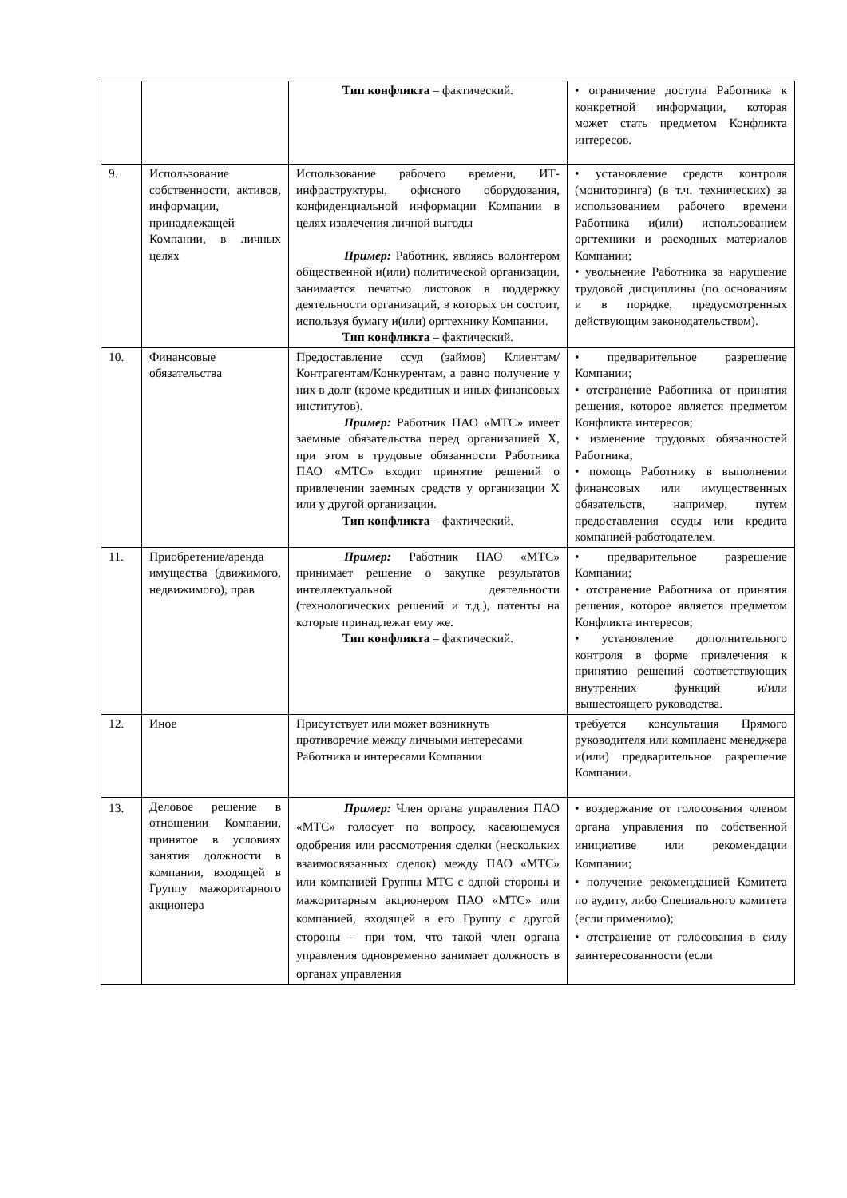| | | Тип конфликта – фактический. | • ограничение доступа Работника к конкретной информации, которая может стать предметом Конфликта интересов. |
| 9. | Использование собственности, активов, информации, принадлежащей Компании, в личных целях | Использование рабочего времени, ИТ-инфраструктуры, офисного оборудования, конфиденциальной информации Компании в целях извлечения личной выгоды Пример: Работник, являясь волонтером общественной и(или) политической организации, занимается печатью листовок в поддержку деятельности организаций, в которых он состоит, используя бумагу и(или) оргтехнику Компании. Тип конфликта – фактический. | • установление средств контроля (мониторинга) (в т.ч. технических) за использованием рабочего времени Работника и(или) использованием оргтехники и расходных материалов Компании; • увольнение Работника за нарушение трудовой дисциплины (по основаниям и в порядке, предусмотренных действующим законодательством). |
| 10. | Финансовые обязательства | Предоставление ссуд (займов) Клиентам/Контрагентам/Конкурентам, а равно получение у них в долг (кроме кредитных и иных финансовых институтов). Пример: Работник ПАО «МТС» имеет заемные обязательства перед организацией X, при этом в трудовые обязанности Работника ПАО «МТС» входит принятие решений о привлечении заемных средств у организации X или у другой организации. Тип конфликта – фактический. | • предварительное разрешение Компании; • отстранение Работника от принятия решения, которое является предметом Конфликта интересов; • изменение трудовых обязанностей Работника; • помощь Работнику в выполнении финансовых или имущественных обязательств, например, путем предоставления ссуды или кредита компанией-работодателем. |
| 11. | Приобретение/аренда имущества (движимого, недвижимого), прав | Пример: Работник ПАО «МТС» принимает решение о закупке результатов интеллектуальной деятельности (технологических решений и т.д.), патенты на которые принадлежат ему же. Тип конфликта – фактический. | • предварительное разрешение Компании; • отстранение Работника от принятия решения, которое является предметом Конфликта интересов; • установление дополнительного контроля в форме привлечения к принятию решений соответствующих внутренних функций и/или вышестоящего руководства. |
| 12. | Иное | Присутствует или может возникнуть противоречие между личными интересами Работника и интересами Компании | требуется консультация Прямого руководителя или комплаенс менеджера и(или) предварительное разрешение Компании. |
| 13. | Деловое решение в отношении Компании, принятое в условиях занятия должности в компании, входящей в Группу мажоритарного акционера | Пример: Член органа управления ПАО «МТС» голосует по вопросу, касающемуся одобрения или рассмотрения сделки (нескольких взаимосвязанных сделок) между ПАО «МТС» или компанией Группы МТС с одной стороны и мажоритарным акционером ПАО «МТС» или компанией, входящей в его Группу с другой стороны – при том, что такой член органа управления одновременно занимает должность в органах управления | • воздержание от голосования членом органа управления по собственной инициативе или рекомендации Компании; • получение рекомендацией Комитета по аудиту, либо Специального комитета (если применимо); • отстранение от голосования в силу заинтересованности (если |